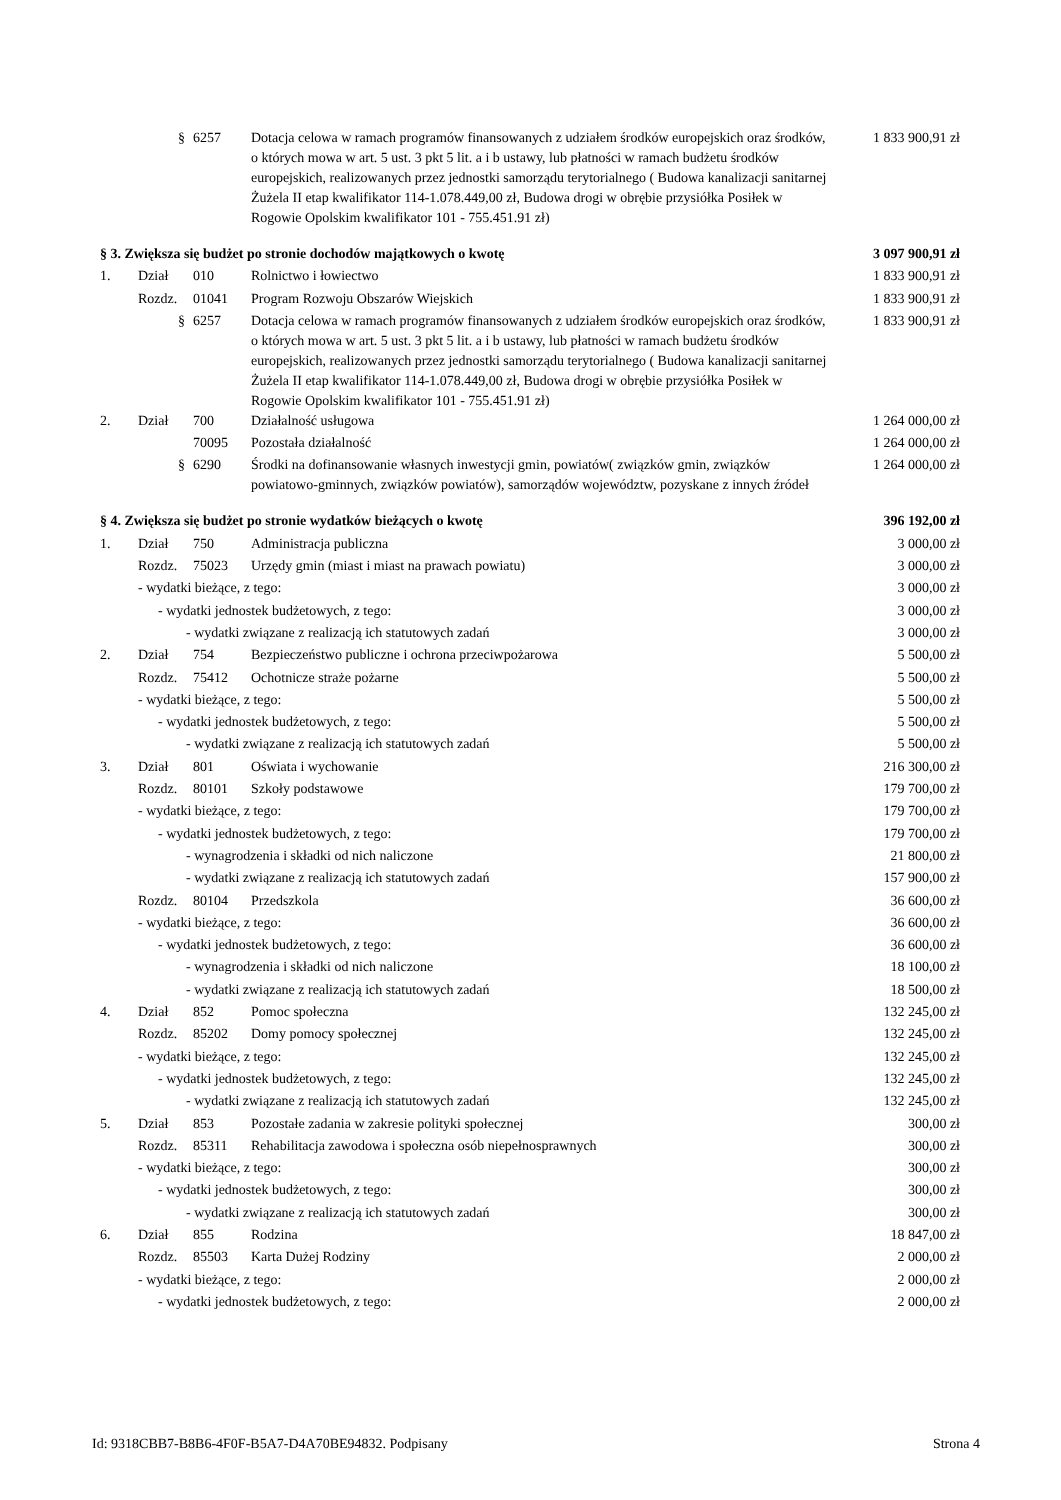| | § | 6257 | Dotacja celowa w ramach programów finansowanych z udziałem środków europejskich oraz środków, o których mowa w art. 5 ust. 3 pkt 5 lit. a i b ustawy, lub płatności w ramach budżetu środków europejskich, realizowanych przez jednostki samorządu terytorialnego ( Budowa kanalizacji sanitarnej Żużela II etap kwalifikator 114-1.078.449,00 zł, Budowa drogi w obrębie przysiółka Posiłek w Rogowie Opolskim kwalifikator 101 - 755.451.91 zł) | 1 833 900,91 zł |
| § 3. Zwiększa się budżet po stronie dochodów majątkowych o kwotę | | | | 3 097 900,91 zł |
| 1. | Dział | 010 | Rolnictwo i łowiectwo | 1 833 900,91 zł |
| | Rozdz. | 01041 | Program Rozwoju Obszarów Wiejskich | 1 833 900,91 zł |
| | § | 6257 | Dotacja celowa w ramach programów finansowanych z udziałem środków europejskich oraz środków, o których mowa w art. 5 ust. 3 pkt 5 lit. a i b ustawy, lub płatności w ramach budżetu środków europejskich, realizowanych przez jednostki samorządu terytorialnego ( Budowa kanalizacji sanitarnej Żużela II etap kwalifikator 114-1.078.449,00 zł, Budowa drogi w obrębie przysiółka Posiłek w Rogowie Opolskim kwalifikator 101 - 755.451.91 zł) | 1 833 900,91 zł |
| 2. | Dział | 700 | Działalność usługowa | 1 264 000,00 zł |
| | | 70095 | Pozostała działalność | 1 264 000,00 zł |
| | § | 6290 | Środki na dofinansowanie własnych inwestycji gmin, powiatów( związków gmin, związków powiatowo-gminnych, związków powiatów), samorządów województw, pozyskane z innych źródeł | 1 264 000,00 zł |
| § 4. Zwiększa się budżet po stronie wydatków bieżących o kwotę | | | | 396 192,00 zł |
| 1. | Dział | 750 | Administracja publiczna | 3 000,00 zł |
| | Rozdz. | 75023 | Urzędy gmin (miast i miast na prawach powiatu) | 3 000,00 zł |
| | - wydatki bieżące, z tego: | | | 3 000,00 zł |
| | - wydatki jednostek budżetowych, z tego: | | | 3 000,00 zł |
| | - wydatki związane z realizacją ich statutowych zadań | | | 3 000,00 zł |
| 2. | Dział | 754 | Bezpieczeństwo publiczne i ochrona przeciwpożarowa | 5 500,00 zł |
| | Rozdz. | 75412 | Ochotnicze straże pożarne | 5 500,00 zł |
| | - wydatki bieżące, z tego: | | | 5 500,00 zł |
| | - wydatki jednostek budżetowych, z tego: | | | 5 500,00 zł |
| | - wydatki związane z realizacją ich statutowych zadań | | | 5 500,00 zł |
| 3. | Dział | 801 | Oświata i wychowanie | 216 300,00 zł |
| | Rozdz. | 80101 | Szkoły podstawowe | 179 700,00 zł |
| | - wydatki bieżące, z tego: | | | 179 700,00 zł |
| | - wydatki jednostek budżetowych, z tego: | | | 179 700,00 zł |
| | - wynagrodzenia i składki od nich naliczone | | | 21 800,00 zł |
| | - wydatki związane z realizacją ich statutowych zadań | | | 157 900,00 zł |
| | Rozdz. | 80104 | Przedszkola | 36 600,00 zł |
| | - wydatki bieżące, z tego: | | | 36 600,00 zł |
| | - wydatki jednostek budżetowych, z tego: | | | 36 600,00 zł |
| | - wynagrodzenia i składki od nich naliczone | | | 18 100,00 zł |
| | - wydatki związane z realizacją ich statutowych zadań | | | 18 500,00 zł |
| 4. | Dział | 852 | Pomoc społeczna | 132 245,00 zł |
| | Rozdz. | 85202 | Domy pomocy społecznej | 132 245,00 zł |
| | - wydatki bieżące, z tego: | | | 132 245,00 zł |
| | - wydatki jednostek budżetowych, z tego: | | | 132 245,00 zł |
| | - wydatki związane z realizacją ich statutowych zadań | | | 132 245,00 zł |
| 5. | Dział | 853 | Pozostałe zadania w zakresie polityki społecznej | 300,00 zł |
| | Rozdz. | 85311 | Rehabilitacja zawodowa i społeczna osób niepełnosprawnych | 300,00 zł |
| | - wydatki bieżące, z tego: | | | 300,00 zł |
| | - wydatki jednostek budżetowych, z tego: | | | 300,00 zł |
| | - wydatki związane z realizacją ich statutowych zadań | | | 300,00 zł |
| 6. | Dział | 855 | Rodzina | 18 847,00 zł |
| | Rozdz. | 85503 | Karta Dużej Rodziny | 2 000,00 zł |
| | - wydatki bieżące, z tego: | | | 2 000,00 zł |
| | - wydatki jednostek budżetowych, z tego: | | | 2 000,00 zł |
Id: 9318CBB7-B8B6-4F0F-B5A7-D4A70BE94832. Podpisany Strona 4